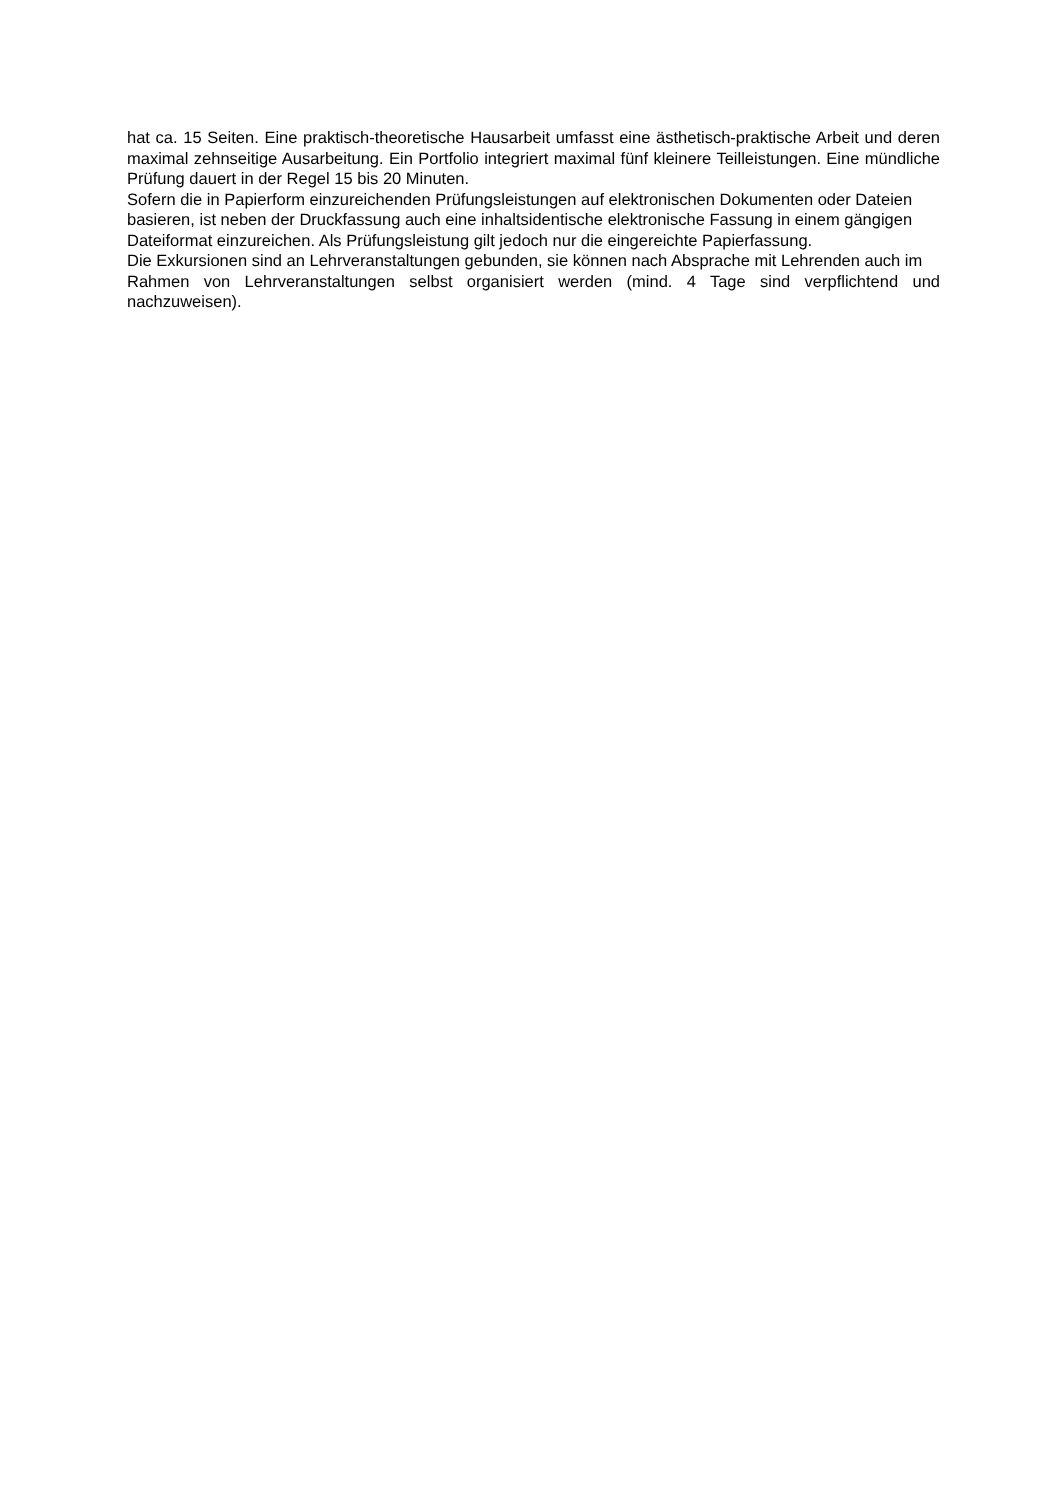hat ca. 15 Seiten. Eine praktisch-theoretische Hausarbeit umfasst eine ästhetisch-praktische Arbeit und deren maximal zehnseitige Ausarbeitung. Ein Portfolio integriert maximal fünf kleinere Teilleistungen. Eine mündliche Prüfung dauert in der Regel 15 bis 20 Minuten.
Sofern die in Papierform einzureichenden Prüfungsleistungen auf elektronischen Dokumenten oder Dateien
basieren, ist neben der Druckfassung auch eine inhaltsidentische elektronische Fassung in einem gängigen
Dateiformat einzureichen. Als Prüfungsleistung gilt jedoch nur die eingereichte Papierfassung.
Die Exkursionen sind an Lehrveranstaltungen gebunden, sie können nach Absprache mit Lehrenden auch im
Rahmen von Lehrveranstaltungen selbst organisiert werden (mind. 4 Tage sind verpflichtend und nachzuweisen).